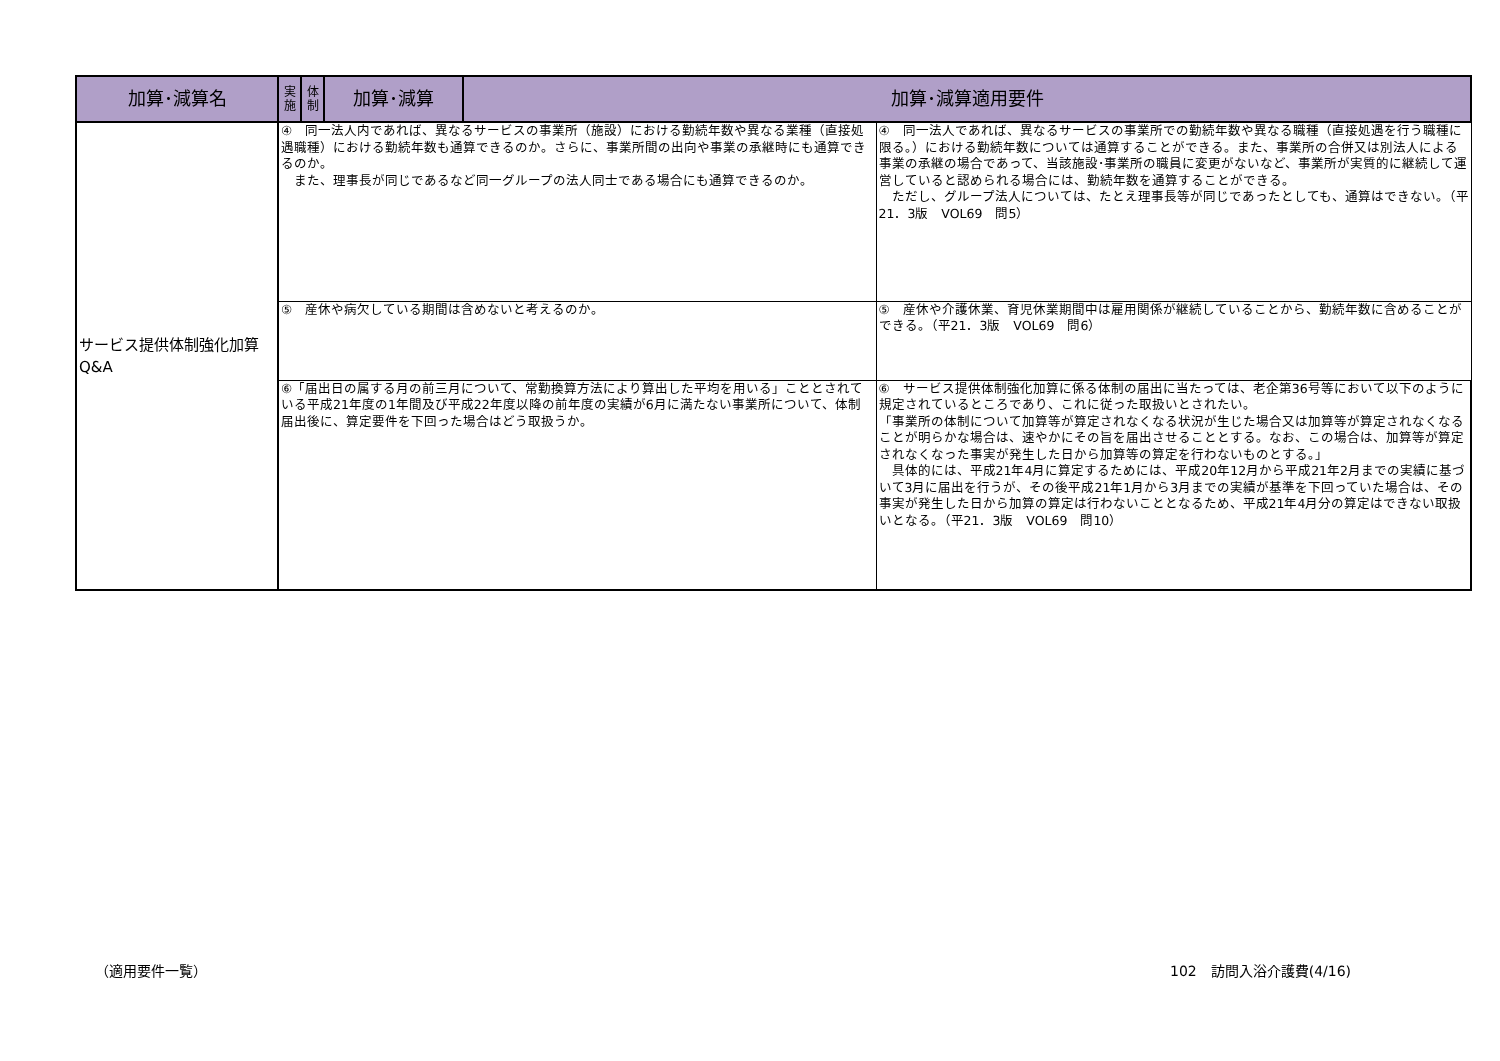| 加算･減算名 | 実 施 | 体 制 | 加算･減算 | 加算･減算適用要件 | |
| --- | --- | --- | --- | --- | --- |
| サービス提供体制強化加算 Q&A | ④ 同一法人内であれば、異なるサービスの事業所（施設）における勤続年数や異なる業種（直接処遇職種）における勤続年数も通算できるのか。さらに、事業所間の出向や事業の承継時にも通算できるのか。 また、理事長が同じであるなど同一グループの法人同士である場合にも通算できるのか。 | | | | ④ 同一法人であれば、異なるサービスの事業所での勤続年数や異なる職種（直接処遇を行う職種に限る。）における勤続年数については通算することができる。また、事業所の合併又は別法人による事業の承継の場合であって、当該施設･事業所の職員に変更がないなど、事業所が実質的に継続して運営していると認められる場合には、勤続年数を通算することができる。 ただし、グループ法人については、たとえ理事長等が同じであったとしても、通算はできない。（平21．3版 VOL69 問5） |
| | ⑤ 産休や病欠している期間は含めないと考えるのか。 | | | | ⑤ 産休や介護休業、育児休業期間中は雇用関係が継続していることから、勤続年数に含めることができる。（平21．3版 VOL69 問6） |
| | ⑥「届出日の属する月の前三月について、常勤換算方法により算出した平均を用いる」こととされている平成21年度の1年間及び平成22年度以降の前年度の実績が6月に満たない事業所について、体制届出後に、算定要件を下回った場合はどう取扱うか。 | | | | ⑥ サービス提供体制強化加算に係る体制の届出に当たっては、老企第36号等において以下のように規定されているところであり、これに従った取扱いとされたい。 「事業所の体制について加算等が算定されなくなる状況が生じた場合又は加算等が算定されなくなることが明らかな場合は、速やかにその旨を届出させることとする。なお、この場合は、加算等が算定されなくなった事実が発生した日から加算等の算定を行わないものとする。」 具体的には、平成21年4月に算定するためには、平成20年12月から平成21年2月までの実績に基づいて3月に届出を行うが、その後平成21年1月から3月までの実績が基準を下回っていた場合は、その事実が発生した日から加算の算定は行わないこととなるため、平成21年4月分の算定はできない取扱いとなる。（平21．3版 VOL69 問10） |
（適用要件一覧） 102　訪問入浴介護費(4/16)